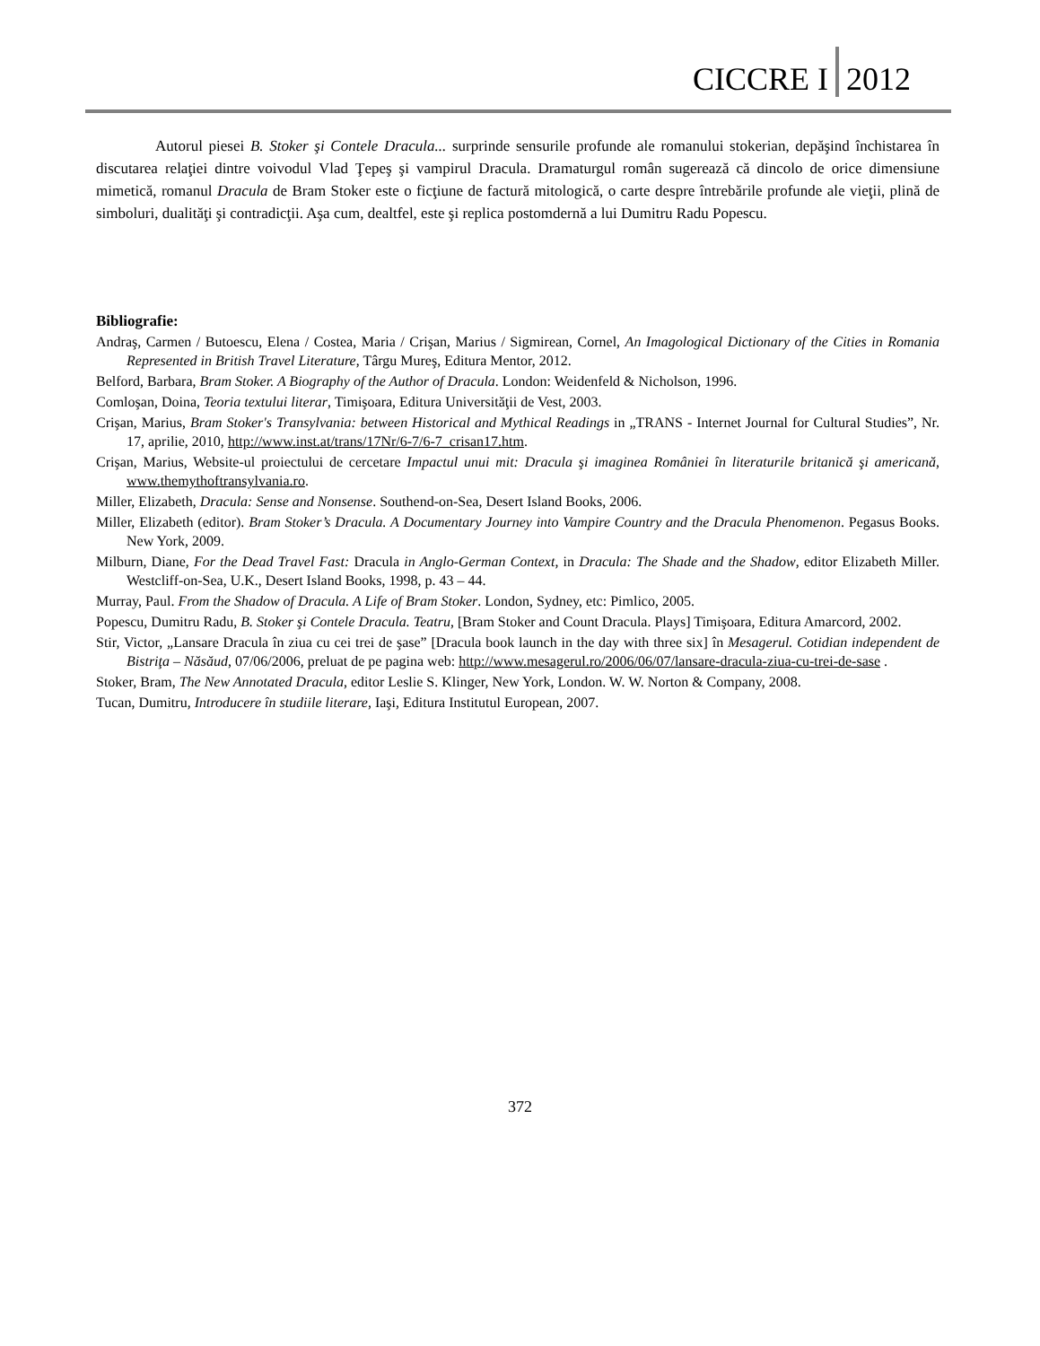CICCRE I 2012
Autorul piesei B. Stoker şi Contele Dracula... surprinde sensurile profunde ale romanului stokerian, depăşind închistarea în discutarea relaţiei dintre voivodul Vlad Ţepeş şi vampirul Dracula. Dramaturgul român sugerează că dincolo de orice dimensiune mimetică, romanul Dracula de Bram Stoker este o ficţiune de factură mitologică, o carte despre întrebările profunde ale vieţii, plină de simboluri, dualităţi şi contradicţii. Aşa cum, dealtfel, este şi replica postomdernă a lui Dumitru Radu Popescu.
Bibliografie:
Andraş, Carmen / Butoescu, Elena / Costea, Maria / Crişan, Marius / Sigmirean, Cornel, An Imagological Dictionary of the Cities in Romania Represented in British Travel Literature, Târgu Mureş, Editura Mentor, 2012.
Belford, Barbara, Bram Stoker. A Biography of the Author of Dracula. London: Weidenfeld & Nicholson, 1996.
Comloşan, Doina, Teoria textului literar, Timişoara, Editura Universităţii de Vest, 2003.
Crişan, Marius, Bram Stoker's Transylvania: between Historical and Mythical Readings in „TRANS - Internet Journal for Cultural Studies”, Nr. 17, aprilie, 2010, http://www.inst.at/trans/17Nr/6-7/6-7_crisan17.htm.
Crişan, Marius, Website-ul proiectului de cercetare Impactul unui mit: Dracula şi imaginea României în literaturile britanică şi americană, www.themythoftransylvania.ro.
Miller, Elizabeth, Dracula: Sense and Nonsense. Southend-on-Sea, Desert Island Books, 2006.
Miller, Elizabeth (editor). Bram Stoker’s Dracula. A Documentary Journey into Vampire Country and the Dracula Phenomenon. Pegasus Books. New York, 2009.
Milburn, Diane, For the Dead Travel Fast: Dracula in Anglo-German Context, in Dracula: The Shade and the Shadow, editor Elizabeth Miller. Westcliff-on-Sea, U.K., Desert Island Books, 1998, p. 43 – 44.
Murray, Paul. From the Shadow of Dracula. A Life of Bram Stoker. London, Sydney, etc: Pimlico, 2005.
Popescu, Dumitru Radu, B. Stoker şi Contele Dracula. Teatru, [Bram Stoker and Count Dracula. Plays] Timişoara, Editura Amarcord, 2002.
Stir, Victor, „Lansare Dracula în ziua cu cei trei de şase” [Dracula book launch in the day with three six] în Mesagerul. Cotidian independent de Bistriţa – Năsăud, 07/06/2006, preluat de pe pagina web: http://www.mesagerul.ro/2006/06/07/lansare-dracula-ziua-cu-trei-de-sase .
Stoker, Bram, The New Annotated Dracula, editor Leslie S. Klinger, New York, London. W. W. Norton & Company, 2008.
Tucan, Dumitru, Introducere în studiile literare, Iaşi, Editura Institutul European, 2007.
372